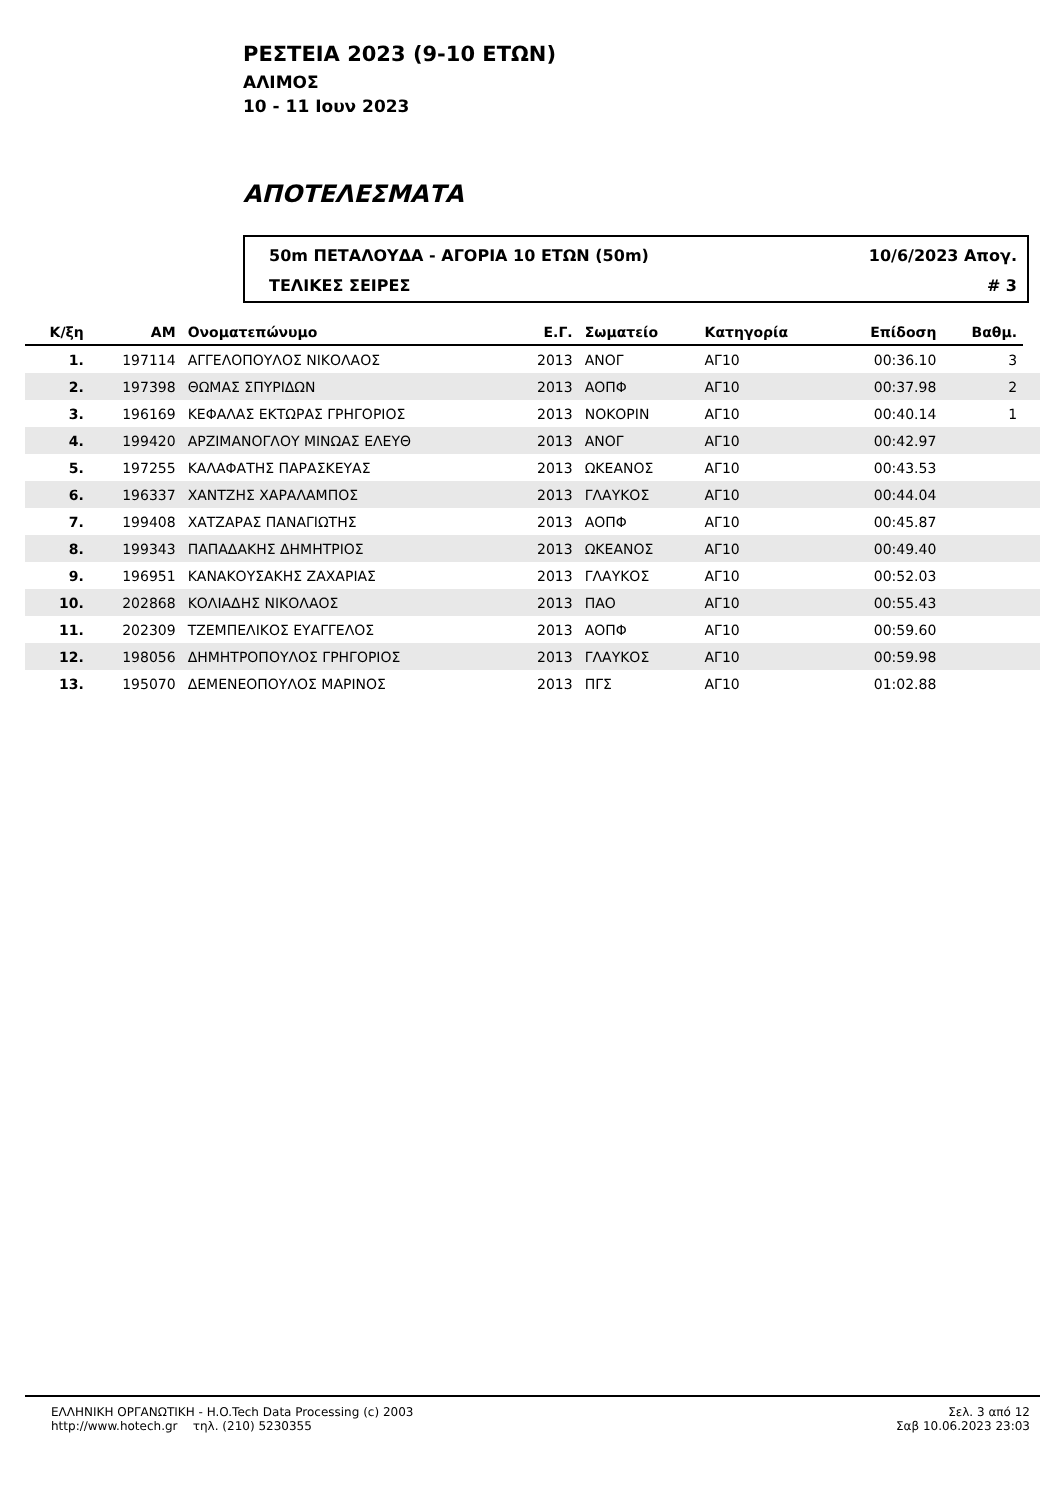ΡΕΣΤΕΙΑ 2023 (9-10 ΕΤΩΝ)
ΑΛΙΜΟΣ
10 - 11 Ιουν 2023
ΑΠΟΤΕΛΕΣΜΑΤΑ
50m ΠΕΤΑΛΟΥΔΑ - ΑΓΟΡΙΑ 10 ΕΤΩΝ (50m) 10/6/2023 Απογ.
ΤΕΛΙΚΕΣ ΣΕΙΡΕΣ # 3
| Κ/ξη | ΑΜ | Ονοματεπώνυμο | Ε.Γ. | Σωματείο | Κατηγορία | Επίδοση | Βαθμ. | |
| --- | --- | --- | --- | --- | --- | --- | --- | --- |
| 1. | 197114 | ΑΓΓΕΛΟΠΟΥΛΟΣ ΝΙΚΟΛΑΟΣ | 2013 | ΑΝΟΓ | ΑΓ10 | 00:36.10 | 3 | |
| 2. | 197398 | ΘΩΜΑΣ ΣΠΥΡΙΔΩΝ | 2013 | ΑΟΠΦ | ΑΓ10 | 00:37.98 | 2 | |
| 3. | 196169 | ΚΕΦΑΛΑΣ ΕΚΤΩΡΑΣ ΓΡΗΓΟΡΙΟΣ | 2013 | ΝΟΚΟΡΙΝ | ΑΓ10 | 00:40.14 | 1 | |
| 4. | 199420 | ΑΡΖΙΜΑΝΟΓΛΟΥ ΜΙΝΩΑΣ ΕΛΕΥΘ | 2013 | ΑΝΟΓ | ΑΓ10 | 00:42.97 | | |
| 5. | 197255 | ΚΑΛΑΦΑΤΗΣ ΠΑΡΑΣΚΕΥΑΣ | 2013 | ΩΚΕΑΝΟΣ | ΑΓ10 | 00:43.53 | | |
| 6. | 196337 | ΧΑΝΤΖΗΣ ΧΑΡΑΛΑΜΠΟΣ | 2013 | ΓΛΑΥΚΟΣ | ΑΓ10 | 00:44.04 | | |
| 7. | 199408 | ΧΑΤΖΑΡΑΣ ΠΑΝΑΓΙΩΤΗΣ | 2013 | ΑΟΠΦ | ΑΓ10 | 00:45.87 | | |
| 8. | 199343 | ΠΑΠΑΔΑΚΗΣ ΔΗΜΗΤΡΙΟΣ | 2013 | ΩΚΕΑΝΟΣ | ΑΓ10 | 00:49.40 | | |
| 9. | 196951 | ΚΑΝΑΚΟΥΣΑΚΗΣ ΖΑΧΑΡΙΑΣ | 2013 | ΓΛΑΥΚΟΣ | ΑΓ10 | 00:52.03 | | |
| 10. | 202868 | ΚΟΛΙΑΔΗΣ ΝΙΚΟΛΑΟΣ | 2013 | ΠΑΟ | ΑΓ10 | 00:55.43 | | |
| 11. | 202309 | ΤΖΕΜΠΕΛΙΚΟΣ ΕΥΑΓΓΕΛΟΣ | 2013 | ΑΟΠΦ | ΑΓ10 | 00:59.60 | | |
| 12. | 198056 | ΔΗΜΗΤΡΟΠΟΥΛΟΣ ΓΡΗΓΟΡΙΟΣ | 2013 | ΓΛΑΥΚΟΣ | ΑΓ10 | 00:59.98 | | |
| 13. | 195070 | ΔΕΜΕΝΕΟΠΟΥΛΟΣ ΜΑΡΙΝΟΣ | 2013 | ΠΓΣ | ΑΓ10 | 01:02.88 | | |
ΕΛΛΗΝΙΚΗ ΟΡΓΑΝΩΤΙΚΗ - H.O.Tech Data Processing (c) 2003
http://www.hotech.gr τηλ. (210) 5230355
Σελ. 3 από 12
Σαβ 10.06.2023 23:03